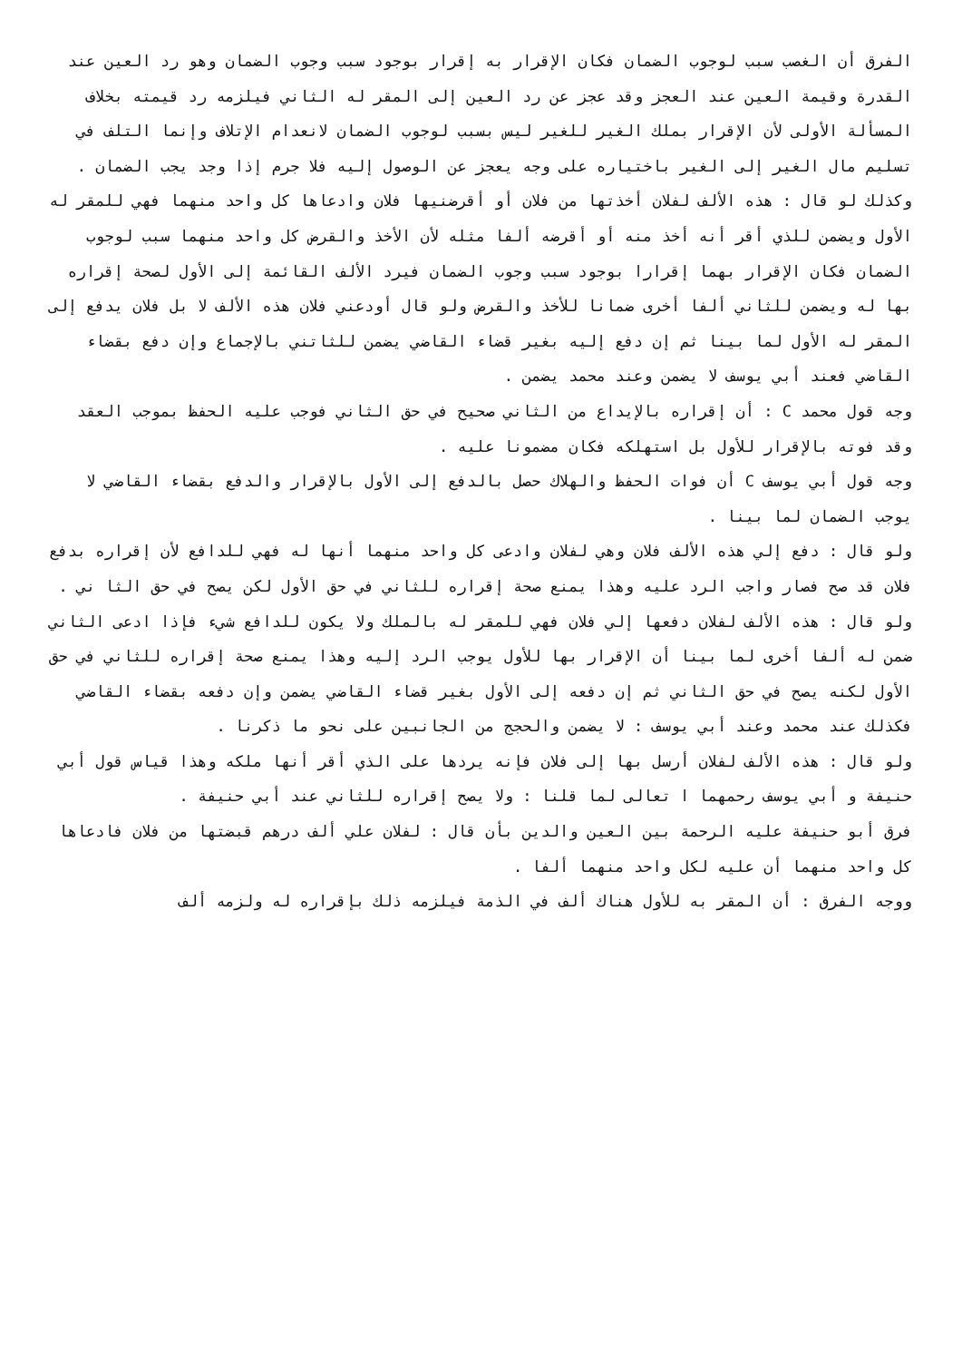الفرق أن الغصب سبب لوجوب الضمان فكان الإقرار به إقرار بوجود سبب وجوب الضمان وهو رد العين عند القدرة وقيمة العين عند العجز وقد عجز عن رد العين إلى المقر له الثاني فيلزمه رد قيمته بخلاف المسألة الأولى لأن الإقرار بملك الغير للغير ليس بسبب لوجوب الضمان لانعدام الإتلاف وإنما التلف في تسليم مال الغير إلى الغير باختياره على وجه يعجز عن الوصول إليه فلا جرم إذا وجد يجب الضمان .
وكذلك لو قال : هذه الألف لفلان أخذتها من فلان أو أقرضنيها فلان وادعاها كل واحد منهما فهي للمقر له الأول ويضمن للذي أقر أنه أخذ منه أو أقرضه ألفا مثله لأن الأخذ والقرض كل واحد منهما سبب لوجوب الضمان فكان الإقرار بهما إقرارا بوجود سبب وجوب الضمان فيرد الألف القائمة إلى الأول لصحة إقراره بها له ويضمن للثاني ألفا أخرى ضمانا للأخذ والقرض ولو قال أودعني فلان هذه الألف لا بل فلان يدفع إلى المقر له الأول لما بينا ثم إن دفع إليه بغير قضاء القاضي يضمن للثاتني بالإجماع وإن دفع بقضاء القاضي فعند أبي يوسف لا يضمن وعند محمد يضمن .
وجه قول محمد C : أن إقراره بالإيداع من الثاني صحيح في حق الثاني فوجب عليه الحفظ بموجب العقد وقد فوته بالإقرار للأول بل استهلكه فكان مضمونا عليه .
وجه قول أبي يوسف C أن فوات الحفظ والهلاك حصل بالدفع إلى الأول بالإقرار والدفع بقضاء القاضي لا يوجب الضمان لما بينا .
ولو قال : دفع إلي هذه الألف فلان وهي لفلان وادعى كل واحد منهما أنها له فهي للدافع لأن إقراره بدفع فلان قد صح فصار واجب الرد عليه وهذا يمنع صحة إقراره للثاني في حق الأول لكن يصح في حق الثا ني .
ولو قال : هذه الألف لفلان دفعها إلي فلان فهي للمقر له بالملك ولا يكون للدافع شيء فإذا ادعى الثاني ضمن له ألفا أخرى لما بينا أن الإقرار بها للأول يوجب الرد إليه وهذا يمنع صحة إقراره للثاني في حق الأول لكنه يصح في حق الثاني ثم إن دفعه إلى الأول بغير قضاء القاضي يضمن وإن دفعه بقضاء القاضي فكذلك عند محمد وعند أبي يوسف : لا يضمن والحجج من الجانبين على نحو ما ذكرنا .
ولو قال : هذه الألف لفلان أرسل بها إلى فلان فإنه يردها على الذي أقر أنها ملكه وهذا قياس قول أبي حنيفة و أبي يوسف رحمهما ا تعالى لما قلنا : ولا يصح إقراره للثاني عند أبي حنيفة .
فرق أبو حنيفة عليه الرحمة بين العين والدين بأن قال : لفلان علي ألف درهم قبضتها من فلان فادعاها كل واحد منهما أن عليه لكل واحد منهما ألفا .
ووجه الفرق : أن المقر به للأول هناك ألف في الذمة فيلزمه ذلك بإقراره له ولزمه ألف